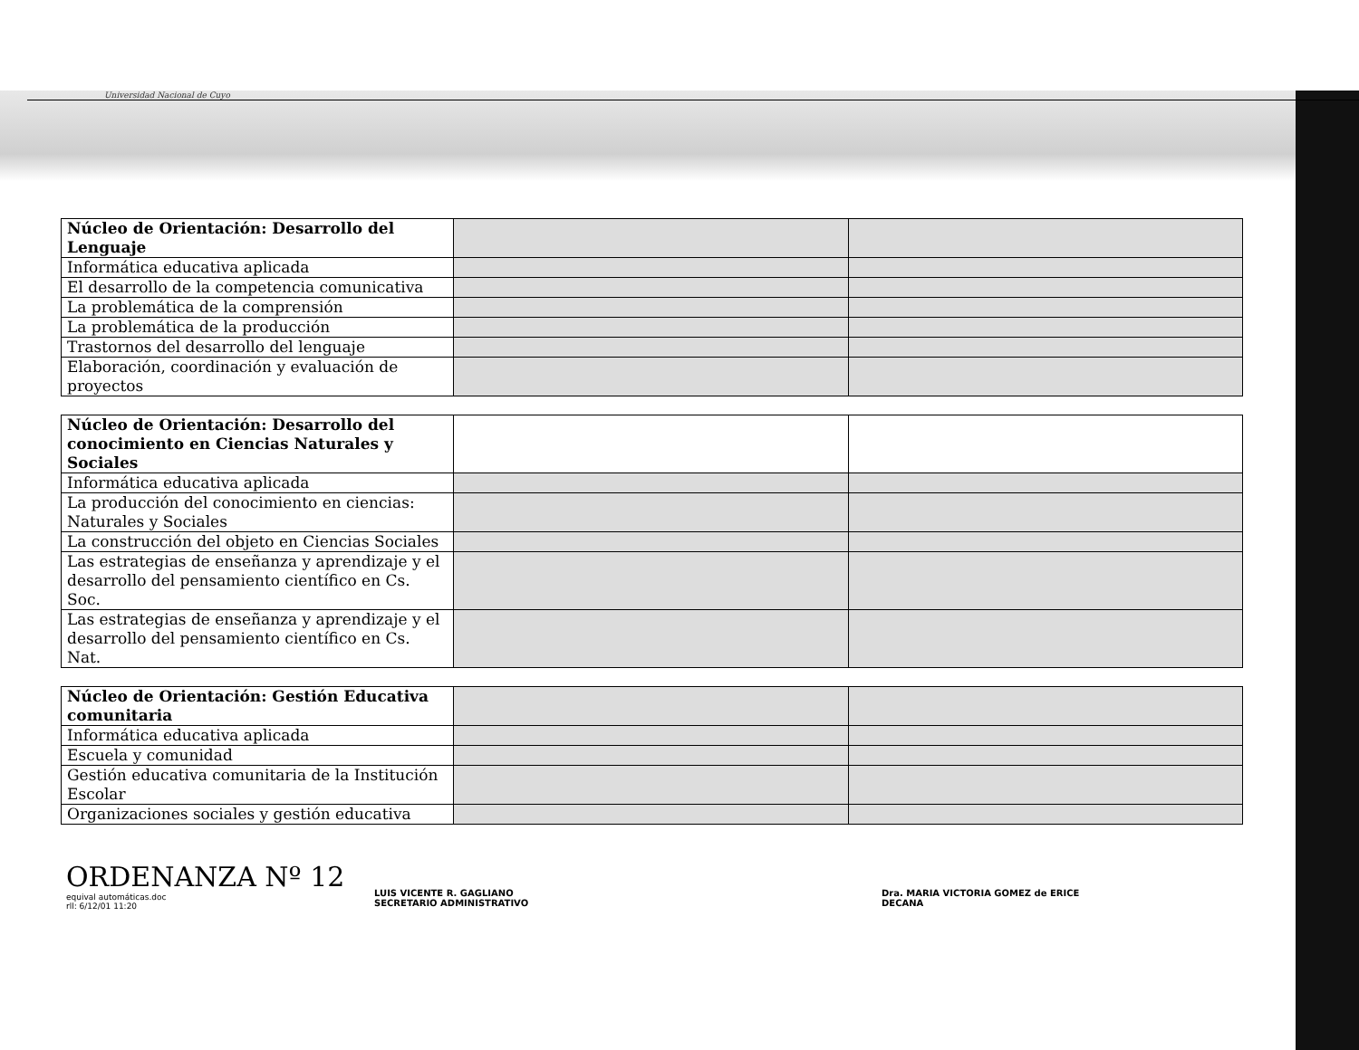Universidad Nacional de Cuyo
| Núcleo de Orientación: Desarrollo del Lenguaje | | |
| Informática educativa aplicada | | |
| El desarrollo de la competencia comunicativa | | |
| La problemática de la comprensión | | |
| La problemática de la producción | | |
| Trastornos del desarrollo del lenguaje | | |
| Elaboración, coordinación y evaluación de proyectos | | |
| Núcleo de Orientación: Desarrollo del conocimiento en Ciencias Naturales y Sociales | | |
| Informática educativa aplicada | | |
| La producción del conocimiento en ciencias: Naturales y Sociales | | |
| La construcción del objeto en Ciencias Sociales | | |
| Las estrategias de enseñanza y aprendizaje y el desarrollo del pensamiento científico en Cs. Soc. | | |
| Las estrategias de enseñanza y aprendizaje y el desarrollo del pensamiento científico en Cs. Nat. | | |
| Núcleo de Orientación: Gestión Educativa comunitaria | | |
| Informática educativa aplicada | | |
| Escuela y comunidad | | |
| Gestión educativa comunitaria de la Institución Escolar | | |
| Organizaciones sociales y gestión educativa | | |
ORDENANZA Nº 12
equival automáticas.doc
rll: 6/12/01 11:20
LUIS VICENTE R. GAGLIANO
SECRETARIO ADMINISTRATIVO
Dra. MARIA VICTORIA GOMEZ de ERICE
DECANA